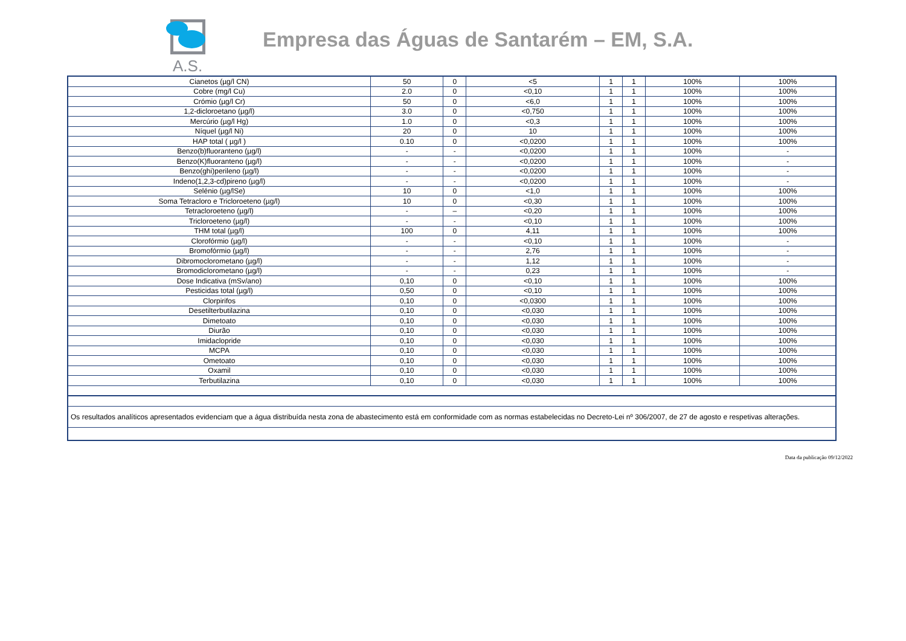A.S.
Empresa das Águas de Santarém – EM, S.A.
| Cianetos (µg/l CN) | 50 | 0 | <5 | 1 | 1 | 100% | 100% |
| Cobre (mg/l Cu) | 2.0 | 0 | <0,10 | 1 | 1 | 100% | 100% |
| Crómio (µg/l Cr) | 50 | 0 | <6,0 | 1 | 1 | 100% | 100% |
| 1,2-dicloroetano (µg/l) | 3.0 | 0 | <0,750 | 1 | 1 | 100% | 100% |
| Mercúrio (µg/l Hg) | 1.0 | 0 | <0,3 | 1 | 1 | 100% | 100% |
| Níquel (µg/l Ni) | 20 | 0 | 10 | 1 | 1 | 100% | 100% |
| HAP total ( µg/l ) | 0.10 | 0 | <0,0200 | 1 | 1 | 100% | 100% |
| Benzo(b)fluoranteno (µg/l) | - | - | <0,0200 | 1 | 1 | 100% | - |
| Benzo(K)fluoranteno (µg/l) | - | - | <0,0200 | 1 | 1 | 100% | - |
| Benzo(ghi)perileno (µg/l) | - | - | <0,0200 | 1 | 1 | 100% | - |
| Indeno(1,2,3-cd)pireno (µg/l) | - | - | <0,0200 | 1 | 1 | 100% | - |
| Selénio (µg/lSe) | 10 | 0 | <1,0 | 1 | 1 | 100% | 100% |
| Soma Tetracloro e Tricloroeteno (µg/l) | 10 | 0 | <0,30 | 1 | 1 | 100% | 100% |
| Tetracloroeteno (µg/l) | - | – | <0,20 | 1 | 1 | 100% | 100% |
| Tricloroeteno (µg/l) | - | - | <0,10 | 1 | 1 | 100% | 100% |
| THM total (µg/l) | 100 | 0 | 4,11 | 1 | 1 | 100% | 100% |
| Clorofórmio (µg/l) | - | - | <0,10 | 1 | 1 | 100% | - |
| Bromofórmio (µg/l) | - | - | 2,76 | 1 | 1 | 100% | - |
| Dibromoclorometano (µg/l) | - | - | 1,12 | 1 | 1 | 100% | - |
| Bromodiclorometano (µg/l) | - | - | 0,23 | 1 | 1 | 100% | - |
| Dose Indicativa (mSv/ano) | 0,10 | 0 | <0,10 | 1 | 1 | 100% | 100% |
| Pesticidas total (µg/l) | 0,50 | 0 | <0,10 | 1 | 1 | 100% | 100% |
| Clorpirifos | 0,10 | 0 | <0,0300 | 1 | 1 | 100% | 100% |
| Desetilterbutilazina | 0,10 | 0 | <0,030 | 1 | 1 | 100% | 100% |
| Dimetoato | 0,10 | 0 | <0,030 | 1 | 1 | 100% | 100% |
| Diurão | 0,10 | 0 | <0,030 | 1 | 1 | 100% | 100% |
| Imidaclopride | 0,10 | 0 | <0,030 | 1 | 1 | 100% | 100% |
| MCPA | 0,10 | 0 | <0,030 | 1 | 1 | 100% | 100% |
| Ometoato | 0,10 | 0 | <0,030 | 1 | 1 | 100% | 100% |
| Oxamil | 0,10 | 0 | <0,030 | 1 | 1 | 100% | 100% |
| Terbutilazina | 0,10 | 0 | <0,030 | 1 | 1 | 100% | 100% |
| Os resultados analíticos apresentados evidenciam que a água distribuída nesta zona de abastecimento está em conformidade com as normas estabelecidas no Decreto-Lei nº 306/2007, de 27 de agosto e respetivas alterações. | | | | | | | |
Data da publicação 09/12/2022